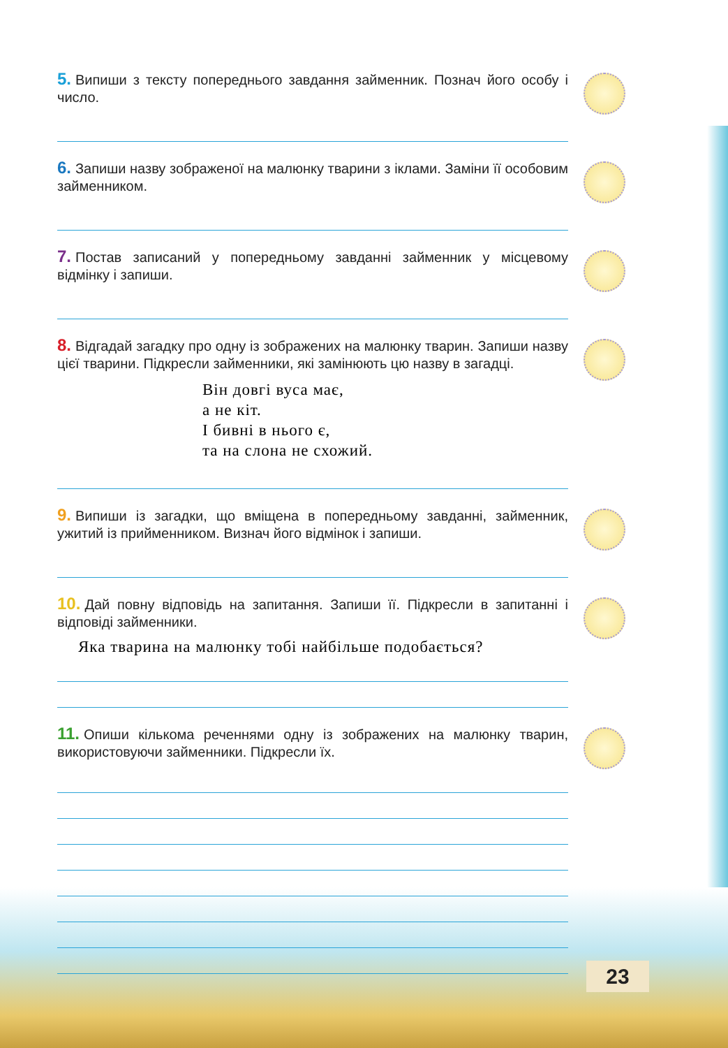5. Випиши з тексту попереднього завдання займенник. Познач його особу і число.
6. Запиши назву зображеної на малюнку тварини з іклами. Заміни її особовим займенником.
7. Постав записаний у попередньому завданні займенник у місцевому відмінку і запиши.
8. Відгадай загадку про одну із зображених на малюнку тварин. Запиши назву цієї тварини. Підкресли займенники, які замінюють цю назву в загадці.
Він довгі вуса має,
а не кіт.
І бивні в нього є,
та на слона не схожий.
9. Випиши із загадки, що вміщена в попередньому завданні, займенник, ужитий із прийменником. Визнач його відмінок і запиши.
10. Дай повну відповідь на запитання. Запиши її. Підкресли в запитанні і відповіді займенники.
Яка тварина на малюнку тобі найбільше подобається?
11. Опиши кількома реченнями одну із зображених на малюнку тварин, використовуючи займенники. Підкресли їх.
23